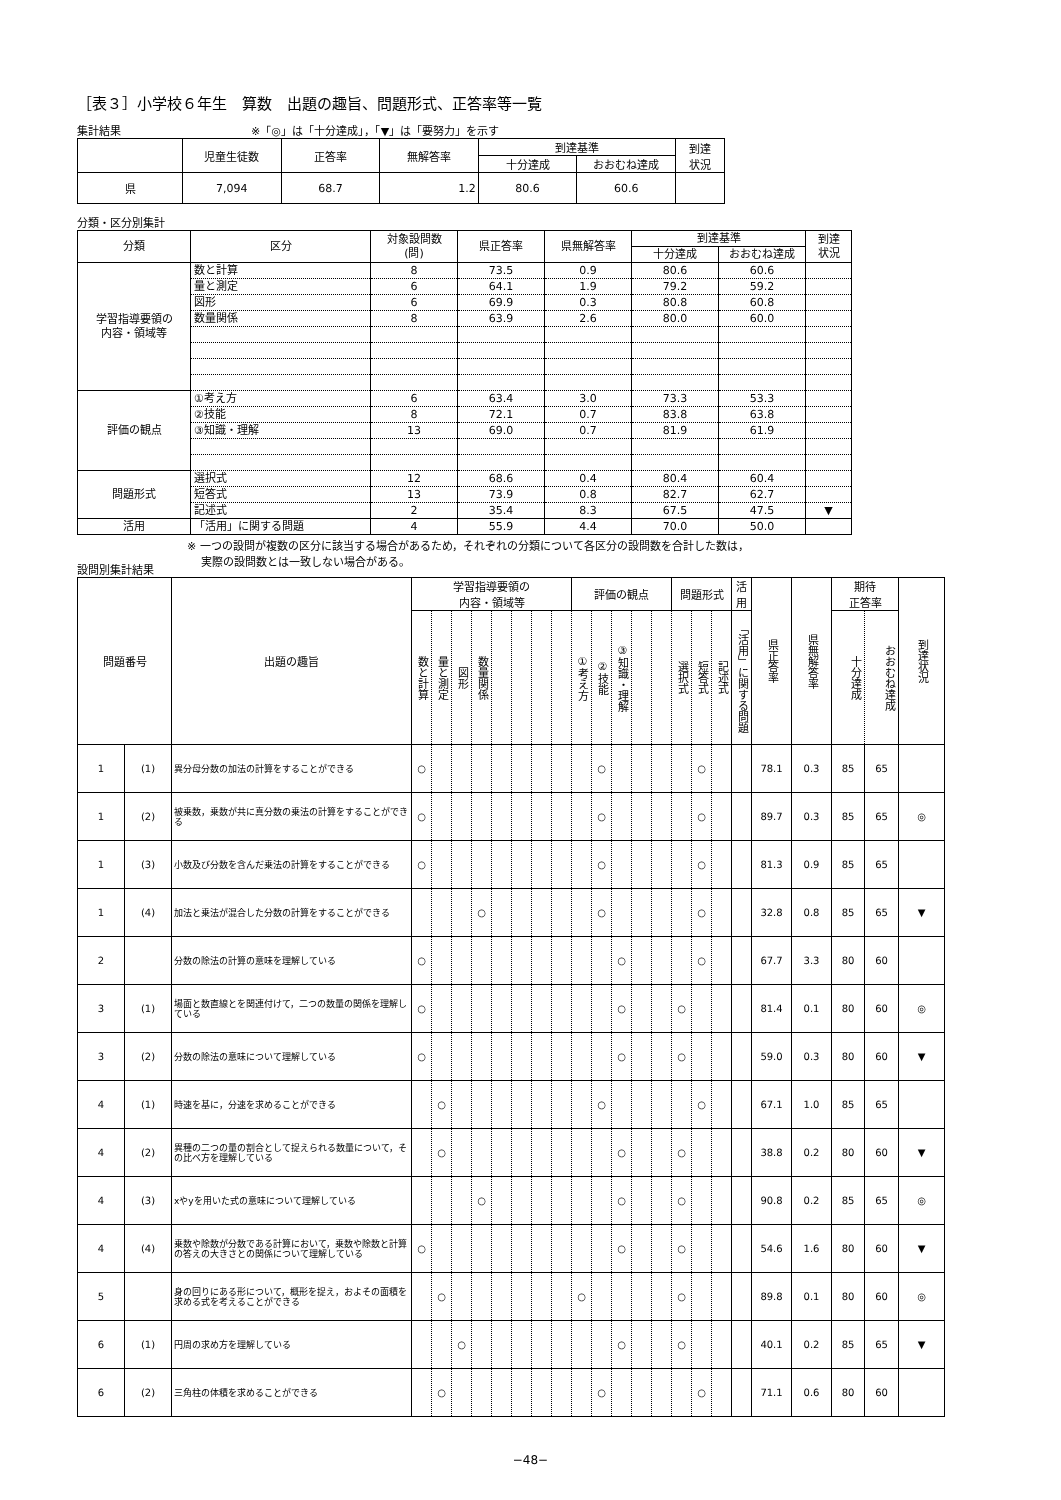［表３］小学校６年生　算数　出題の趣旨、問題形式、正答率等一覧
集計結果 ※「◎」は「十分達成」，「▼」は「要努力」を示す
| | 児童生徒数 | 正答率 | 無解答率 | 到達基準 | | 到達 状況 |
| --- | --- | --- | --- | --- | --- | --- |
| | | | | 十分達成 | おおむね達成 | |
| 県 | 7,094 | 68.7 | 1.2 | 80.6 | 60.6 | |
分類・区分別集計
| 分類 | 区分 | 対象設問数 (問) | 県正答率 | 県無解答率 | 到達基準 | | 到達 状況 |
| | | | | | 十分達成 | おおむね達成 | |
| 学習指導要領の 内容・領域等 | 数と計算 | 8 | 73.5 | 0.9 | 80.6 | 60.6 | |
| | 量と測定 | 6 | 64.1 | 1.9 | 79.2 | 59.2 | |
| | 図形 | 6 | 69.9 | 0.3 | 80.8 | 60.8 | |
| | 数量関係 | 8 | 63.9 | 2.6 | 80.0 | 60.0 | |
| 評価の観点 | ①考え方 | 6 | 63.4 | 3.0 | 73.3 | 53.3 | |
| | ②技能 | 8 | 72.1 | 0.7 | 83.8 | 63.8 | |
| | ③知識・理解 | 13 | 69.0 | 0.7 | 81.9 | 61.9 | |
| 問題形式 | 選択式 | 12 | 68.6 | 0.4 | 80.4 | 60.4 | |
| | 短答式 | 13 | 73.9 | 0.8 | 82.7 | 62.7 | |
| | 記述式 | 2 | 35.4 | 8.3 | 67.5 | 47.5 | ▼ |
| 活用 | 「活用」に関する問題 | 4 | 55.9 | 4.4 | 70.0 | 50.0 | |
※ 一つの設問が複数の区分に該当する場合があるため，それぞれの分類について各区分の設問数を合計した数は，
　 実際の設問数とは一致しない場合がある。
設問別集計結果
| 問題番号 | | 出題の趣旨 | 学習指導要領の 内容・領域等 | | | | | | | | 評価の観点 | | | | | 問題形式 | | | 活 用 | 県正答率 | 県無解答率 | 期待 正答率 | | 到達状況 |
| --- | --- | --- | --- | --- | --- | --- | --- | --- | --- | --- | --- | --- | --- | --- | --- | --- | --- | --- | --- | --- | --- | --- | --- | --- |
| | | | 数と計算 | 量と測定 | 図形 | 数量関係 | | | | | ①考え方 | ②技能 | ③知識・理解 | | | 選択式 | 短答式 | 記述式 | 「活用」に関する問題 | | | 十分達成 | おおむね達成 | |
| 1 | (1) | 異分母分数の加法の計算をすることができる | ○ | | | | | | | | | ○ | | | | | ○ | | | 78.1 | 0.3 | 85 | 65 | |
| 1 | (2) | 被乗数，乗数が共に真分数の乗法の計算をすることができる | ○ | | | | | | | | | ○ | | | | | ○ | | | 89.7 | 0.3 | 85 | 65 | ◎ |
| 1 | (3) | 小数及び分数を含んだ乗法の計算をすることができる | ○ | | | | | | | | | ○ | | | | | ○ | | | 81.3 | 0.9 | 85 | 65 | |
| 1 | (4) | 加法と乗法が混合した分数の計算をすることができる | | | | ○ | | | | | | ○ | | | | | ○ | | | 32.8 | 0.8 | 85 | 65 | ▼ |
| 2 | | 分数の除法の計算の意味を理解している | ○ | | | | | | | | | | ○ | | | | ○ | | | 67.7 | 3.3 | 80 | 60 | |
| 3 | (1) | 場面と数直線とを関連付けて，二つの数量の関係を理解している | ○ | | | | | | | | | | ○ | | | ○ | | | | 81.4 | 0.1 | 80 | 60 | ◎ |
| 3 | (2) | 分数の除法の意味について理解している | ○ | | | | | | | | | | ○ | | | ○ | | | | 59.0 | 0.3 | 80 | 60 | ▼ |
| 4 | (1) | 時速を基に，分速を求めることができる | | ○ | | | | | | | | ○ | | | | | ○ | | | 67.1 | 1.0 | 85 | 65 | |
| 4 | (2) | 異種の二つの量の割合として捉えられる数量について，その比べ方を理解している | | ○ | | | | | | | | | ○ | | | ○ | | | | 38.8 | 0.2 | 80 | 60 | ▼ |
| 4 | (3) | xやyを用いた式の意味について理解している | | | | ○ | | | | | | | ○ | | | ○ | | | | 90.8 | 0.2 | 85 | 65 | ◎ |
| 4 | (4) | 乗数や除数が分数である計算において，乗数や除数と計算の答えの大きさとの関係について理解している | ○ | | | | | | | | | | ○ | | | ○ | | | | 54.6 | 1.6 | 80 | 60 | ▼ |
| 5 | | 身の回りにある形について，概形を捉え，およその面積を求める式を考えることができる | | ○ | | | | | | | ○ | | | | | ○ | | | | 89.8 | 0.1 | 80 | 60 | ◎ |
| 6 | (1) | 円周の求め方を理解している | | | ○ | | | | | | | | ○ | | | ○ | | | | 40.1 | 0.2 | 85 | 65 | ▼ |
| 6 | (2) | 三角柱の体積を求めることができる | | ○ | | | | | | | | ○ | | | | | ○ | | | 71.1 | 0.6 | 80 | 60 | |
−48−